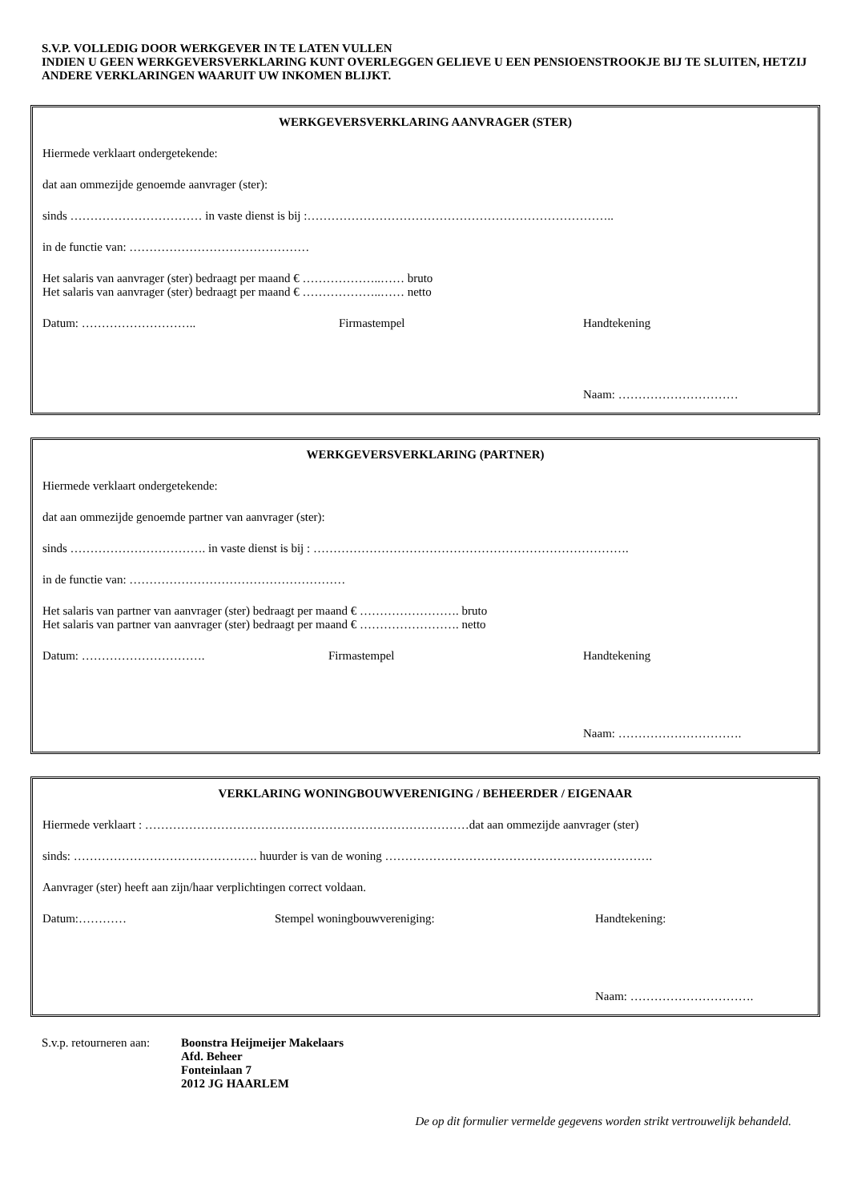S.V.P. VOLLEDIG DOOR WERKGEVER IN TE LATEN VULLEN
INDIEN U GEEN WERKGEVERSVERKLARING KUNT OVERLEGGEN GELIEVE U EEN PENSIOENSTROOKJE BIJ TE SLUITEN, HETZIJ ANDERE VERKLARINGEN WAARUIT UW INKOMEN BLIJKT.
WERKGEVERSVERKLARING AANVRAGER (STER)
Hiermede verklaart ondergetekende:
dat aan ommezijde genoemde aanvrager (ster):
sinds …………………………… in vaste dienst is bij :…………………………………………………………………..
in de functie van: ………………………………………
Het salaris van aanvrager (ster) bedraagt per maand € ………………..…… bruto
Het salaris van aanvrager (ster) bedraagt per maand € ………………..…… netto
Datum: ……………………….. Firmastempel Handtekening
Naam: …………………………
WERKGEVERSVERKLARING (PARTNER)
Hiermede verklaart ondergetekende:
dat aan ommezijde genoemde partner van aanvrager (ster):
sinds ……………………………. in vaste dienst is bij : …………………………………………………………………….
in de functie van: ………………………………………………
Het salaris van partner van aanvrager (ster) bedraagt per maand € ……………………. bruto
Het salaris van partner van aanvrager (ster) bedraagt per maand € ……………………. netto
Datum: …………………………. Firmastempel Handtekening
Naam: ………………………….
VERKLARING WONINGBOUWVERENIGING / BEHEERDER / EIGENAAR
Hiermede verklaart : ………………………………………………………………………dat aan ommezijde aanvrager (ster)
sinds: ………………………………………. huurder is van de woning ………………………………………………………….
Aanvrager (ster) heeft aan zijn/haar verplichtingen correct voldaan.
Datum:………… Stempel woningbouwvereniging: Handtekening:
Naam: ………………………….
S.v.p. retourneren aan:
Boonstra Heijmeijer Makelaars
Afd. Beheer
Fonteinlaan 7
2012 JG HAARLEM
De op dit formulier vermelde gegevens worden strikt vertrouwelijk behandeld.